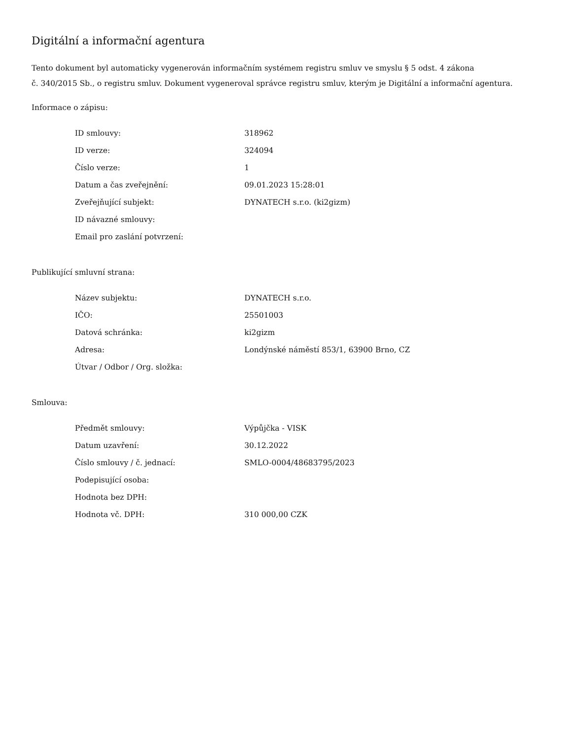Digitální a informační agentura
Tento dokument byl automaticky vygenerován informačním systémem registru smluv ve smyslu § 5 odst. 4 zákona
č. 340/2015 Sb., o registru smluv. Dokument vygeneroval správce registru smluv, kterým je Digitální a informační agentura.
Informace o zápisu:
| ID smlouvy: | 318962 |
| ID verze: | 324094 |
| Číslo verze: | 1 |
| Datum a čas zveřejnění: | 09.01.2023 15:28:01 |
| Zveřejňující subjekt: | DYNATECH s.r.o. (ki2gizm) |
| ID návazné smlouvy: | |
| Email pro zaslání potvrzení: | |
Publikující smluvní strana:
| Název subjektu: | DYNATECH s.r.o. |
| IČO: | 25501003 |
| Datová schránka: | ki2gizm |
| Adresa: | Londýnské náměstí 853/1, 63900 Brno, CZ |
| Útvar / Odbor / Org. složka: | |
Smlouva:
| Předmět smlouvy: | Výpůjčka - VISK |
| Datum uzavření: | 30.12.2022 |
| Číslo smlouvy / č. jednací: | SMLO-0004/48683795/2023 |
| Podepisující osoba: | |
| Hodnota bez DPH: | |
| Hodnota vč. DPH: | 310 000,00 CZK |